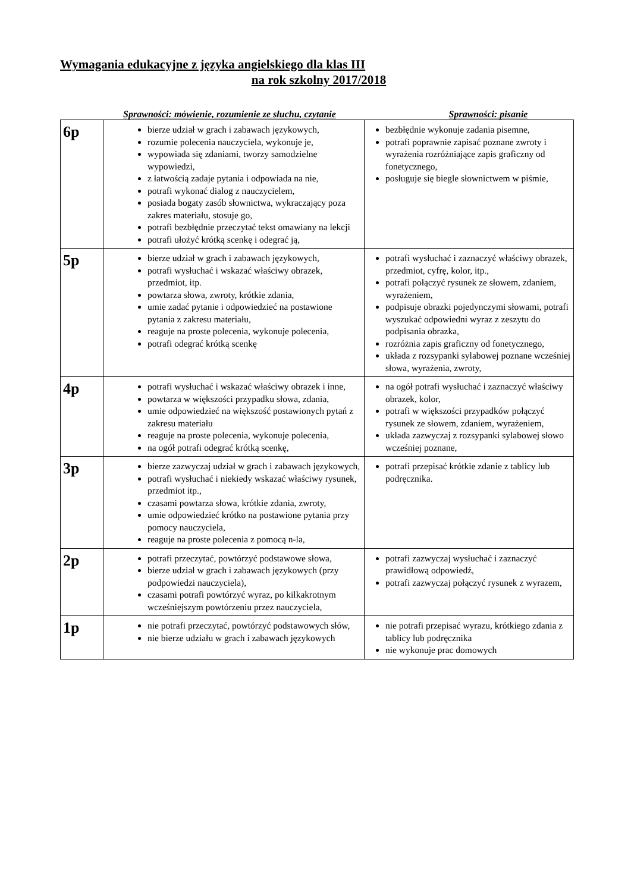Wymagania edukacyjne z języka angielskiego dla klas III
na rok szkolny 2017/2018
Sprawności: mówienie, rozumienie ze słuchu, czytanie Sprawności: pisanie
| 6p | bierze udział w grach i zabawach językowych, rozumie polecenia nauczyciela, wykonuje je, wypowiada się zdaniami, tworzy samodzielne wypowiedzi, z łatwością zadaje pytania i odpowiada na nie, potrafi wykonać dialog z nauczycielem, posiada bogaty zasób słownictwa, wykraczający poza zakres materiału, stosuje go, potrafi bezbłędnie przeczytać tekst omawiany na lekcji potrafi ułożyć krótką scenkę i odegrać ją, | bezbłędnie wykonuje zadania pisemne, potrafi poprawnie zapisać poznane zwroty i wyrażenia rozróżniające zapis graficzny od fonetycznego, posługuje się biegle słownictwem w piśmie, |
| 5p | bierze udział w grach i zabawach językowych, potrafi wysłuchać i wskazać właściwy obrazek, przedmiot, itp. powtarza słowa, zwroty, krótkie zdania, umie zadać pytanie i odpowiedzieć na postawione pytania z zakresu materiału, reaguje na proste polecenia, wykonuje polecenia, potrafi odegrać krótką scenkę | potrafi wysłuchać i zaznaczyć właściwy obrazek, przedmiot, cyfrę, kolor, itp., potrafi połączyć rysunek ze słowem, zdaniem, wyrażeniem, podpisuje obrazki pojedynczymi słowami, potrafi wyszukać odpowiedni wyraz z zeszytu do podpisania obrazka, rozróżnia zapis graficzny od fonetycznego, układa z rozsypanki sylabowej poznane wcześniej słowa, wyrażenia, zwroty, |
| 4p | potrafi wysłuchać i wskazać właściwy obrazek i inne, powtarza w większości przypadku słowa, zdania, umie odpowiedzieć na większość postawionych pytań z zakresu materiału reaguje na proste polecenia, wykonuje polecenia, na ogół potrafi odegrać krótką scenkę, | na ogół potrafi wysłuchać i zaznaczyć właściwy obrazek, kolor, potrafi w większości przypadków połączyć rysunek ze słowem, zdaniem, wyrażeniem, układa zazwyczaj z rozsypanki sylabowej słowo wcześniej poznane, |
| 3p | bierze zazwyczaj udział w grach i zabawach językowych, potrafi wysłuchać i niekiedy wskazać właściwy rysunek, przedmiot itp., czasami powtarza słowa, krótkie zdania, zwroty, umie odpowiedzieć krótko na postawione pytania przy pomocy nauczyciela, reaguje na proste polecenia z pomocą n-la, | potrafi przepisać krótkie zdanie z tablicy lub podręcznika. |
| 2p | potrafi przeczytać, powtórzyć podstawowe słowa, bierze udział w grach i zabawach językowych (przy podpowiedzi nauczyciela), czasami potrafi powtórzyć wyraz, po kilkakrotnym wcześniejszym powtórzeniu przez nauczyciela, | potrafi zazwyczaj wysłuchać i zaznaczyć prawidłową odpowiedź, potrafi zazwyczaj połączyć rysunek z wyrazem, |
| 1p | nie potrafi przeczytać, powtórzyć podstawowych słów, nie bierze udziału w grach i zabawach językowych | nie potrafi przepisać wyrazu, krótkiego zdania z tablicy lub podręcznika nie wykonuje prac domowych |